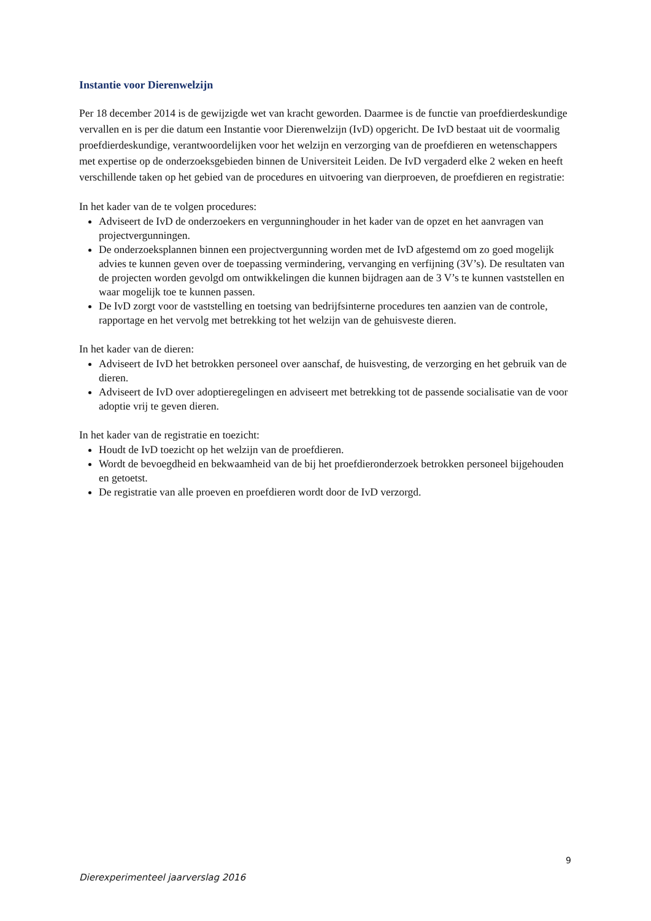Instantie voor Dierenwelzijn
Per 18 december 2014 is de gewijzigde wet van kracht geworden. Daarmee is de functie van proefdierdeskundige vervallen en is per die datum een Instantie voor Dierenwelzijn (IvD) opgericht. De IvD bestaat uit de voormalig proefdierdeskundige, verantwoordelijken voor het welzijn en verzorging van de proefdieren en wetenschappers met expertise op de onderzoeksgebieden binnen de Universiteit Leiden. De IvD vergaderd elke 2 weken en heeft verschillende taken op het gebied van de procedures en uitvoering van dierproeven, de proefdieren en registratie:
In het kader van de te volgen procedures:
Adviseert de IvD de onderzoekers en vergunninghouder in het kader van de opzet en het aanvragen van projectvergunningen.
De onderzoeksplannen binnen een projectvergunning worden met de IvD afgestemd om zo goed mogelijk advies te kunnen geven over de toepassing vermindering, vervanging en verfijning (3V’s). De resultaten van de projecten worden gevolgd om ontwikkelingen die kunnen bijdragen aan de 3 V’s te kunnen vaststellen en waar mogelijk toe te kunnen passen.
De IvD zorgt voor de vaststelling en toetsing van bedrijfsinterne procedures ten aanzien van de controle, rapportage en het vervolg met betrekking tot het welzijn van de gehuisveste dieren.
In het kader van de dieren:
Adviseert de IvD het betrokken personeel over aanschaf, de huisvesting, de verzorging en het gebruik van de dieren.
Adviseert de IvD over adoptieregelingen en adviseert met betrekking tot de passende socialisatie van de voor adoptie vrij te geven dieren.
In het kader van de registratie en toezicht:
Houdt de IvD toezicht op het welzijn van de proefdieren.
Wordt de bevoegdheid en bekwaamheid van de bij het proefdieronderzoek betrokken personeel bijgehouden en getoetst.
De registratie van alle proeven en proefdieren wordt door de IvD verzorgd.
9
Dierexperimenteel jaarverslag 2016